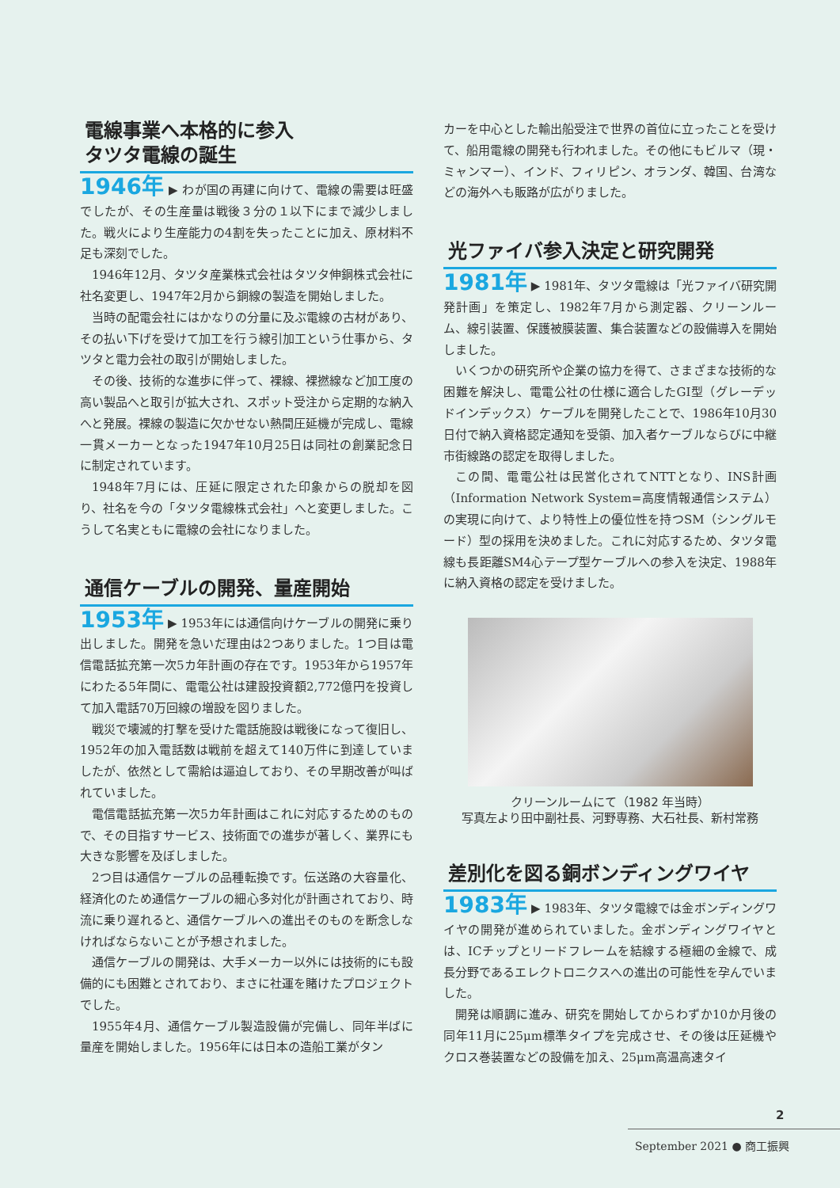電線事業へ本格的に参入
タツタ電線の誕生
1946年 ▶ わが国の再建に向けて、電線の需要は旺盛でしたが、その生産量は戦後３分の１以下にまで減少しました。戦火により生産能力の4割を失ったことに加え、原材料不足も深刻でした。
1946年12月、タツタ産業株式会社はタツタ伸銅株式会社に社名変更し、1947年2月から銅線の製造を開始しました。
当時の配電会社にはかなりの分量に及ぶ電線の古材があり、その払い下げを受けて加工を行う線引加工という仕事から、タツタと電力会社の取引が開始しました。
その後、技術的な進歩に伴って、裸線、裸撚線など加工度の高い製品へと取引が拡大され、スポット受注から定期的な納入へと発展。裸線の製造に欠かせない熱間圧延機が完成し、電線一貫メーカーとなった1947年10月25日は同社の創業記念日に制定されています。
1948年7月には、圧延に限定された印象からの脱却を図り、社名を今の「タツタ電線株式会社」へと変更しました。こうして名実ともに電線の会社になりました。
通信ケーブルの開発、量産開始
1953年 ▶ 1953年には通信向けケーブルの開発に乗り出しました。開発を急いだ理由は2つありました。1つ目は電信電話拡充第一次5カ年計画の存在です。1953年から1957年にわたる5年間に、電電公社は建設投資額2,772億円を投資して加入電話70万回線の増設を図りました。
戦災で壊滅的打撃を受けた電話施設は戦後になって復旧し、1952年の加入電話数は戦前を超えて140万件に到達していましたが、依然として需給は逼迫しており、その早期改善が叫ばれていました。
電信電話拡充第一次5カ年計画はこれに対応するためのもので、その目指すサービス、技術面での進歩が著しく、業界にも大きな影響を及ぼしました。
2つ目は通信ケーブルの品種転換です。伝送路の大容量化、経済化のため通信ケーブルの細心多対化が計画されており、時流に乗り遅れると、通信ケーブルへの進出そのものを断念しなければならないことが予想されました。
通信ケーブルの開発は、大手メーカー以外には技術的にも設備的にも困難とされており、まさに社運を賭けたプロジェクトでした。
1955年4月、通信ケーブル製造設備が完備し、同年半ばに量産を開始しました。1956年には日本の造船工業がタン
カーを中心とした輸出船受注で世界の首位に立ったことを受けて、船用電線の開発も行われました。その他にもビルマ（現・ミャンマー）、インド、フィリピン、オランダ、韓国、台湾などの海外へも販路が広がりました。
光ファイバ参入決定と研究開発
1981年 ▶ 1981年、タツタ電線は「光ファイバ研究開発計画」を策定し、1982年7月から測定器、クリーンルーム、線引装置、保護被膜装置、集合装置などの設備導入を開始しました。
いくつかの研究所や企業の協力を得て、さまざまな技術的な困難を解決し、電電公社の仕様に適合したGI型（グレーデッドインデックス）ケーブルを開発したことで、1986年10月30日付で納入資格認定通知を受領、加入者ケーブルならびに中継市街線路の認定を取得しました。
この間、電電公社は民営化されてNTTとなり、INS計画（Information Network System=高度情報通信システム）の実現に向けて、より特性上の優位性を持つSM（シングルモード）型の採用を決めました。これに対応するため、タツタ電線も長距離SM4心テープ型ケーブルへの参入を決定、1988年に納入資格の認定を受けました。
クリーンルームにて（1982 年当時）
写真左より田中副社長、河野専務、大石社長、新村常務
差別化を図る銅ボンディングワイヤ
1983年 ▶ 1983年、タツタ電線では金ボンディングワイヤの開発が進められていました。金ボンディングワイヤとは、ICチップとリードフレームを結線する極細の金線で、成長分野であるエレクトロニクスへの進出の可能性を孕んでいました。
開発は順調に進み、研究を開始してからわずか10か月後の同年11月に25μm標準タイプを完成させ、その後は圧延機やクロス巻装置などの設備を加え、25μm高温高速タイ
2
September 2021 ● 商工振興